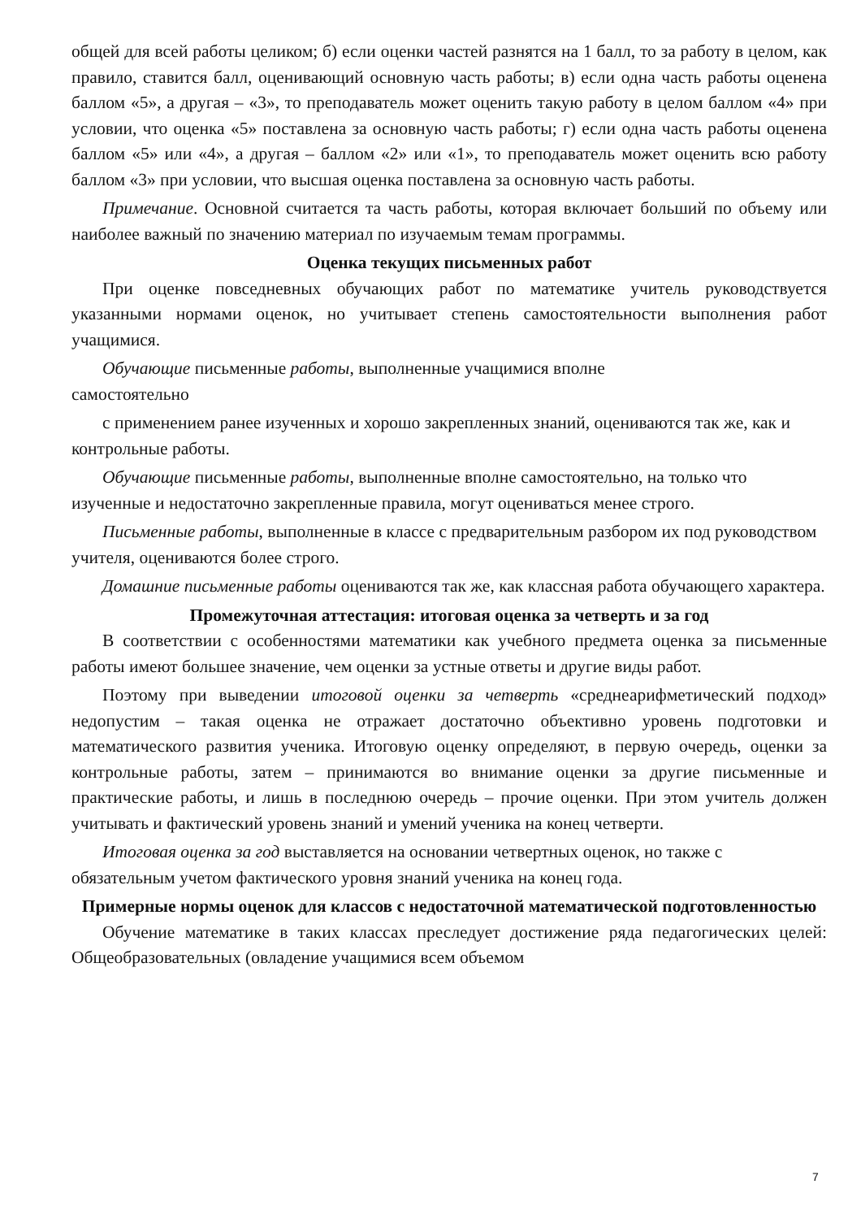общей для всей работы целиком; б) если оценки частей разнятся на 1 балл, то за работу в целом, как правило, ставится балл, оценивающий основную часть работы; в) если одна часть работы оценена баллом «5», а другая – «3», то преподаватель может оценить такую работу в целом баллом «4» при условии, что оценка «5» поставлена за основную часть работы; г) если одна часть работы оценена баллом «5» или «4», а другая – баллом «2» или «1», то преподаватель может оценить всю работу баллом «3» при условии, что высшая оценка поставлена за основную часть работы.
Примечание. Основной считается та часть работы, которая включает больший по объему или наиболее важный по значению материал по изучаемым темам программы.
Оценка текущих письменных работ
При оценке повседневных обучающих работ по математике учитель руководствуется указанными нормами оценок, но учитывает степень самостоятельности выполнения работ учащимися.
Обучающие письменные работы, выполненные учащимися вполне
самостоятельно
с применением ранее изученных и хорошо закрепленных знаний, оцениваются так же, как и контрольные работы.
Обучающие письменные работы, выполненные вполне самостоятельно, на только что изученные и недостаточно закрепленные правила, могут оцениваться менее строго.
Письменные работы, выполненные в классе с предварительным разбором их под руководством учителя, оцениваются более строго.
Домашние письменные работы оцениваются так же, как классная работа обучающего характера.
Промежуточная аттестация: итоговая оценка за четверть и за год
В соответствии с особенностями математики как учебного предмета оценка за письменные работы имеют большее значение, чем оценки за устные ответы и другие виды работ.
Поэтому при выведении итоговой оценки за четверть «среднеарифметический подход» недопустим – такая оценка не отражает достаточно объективно уровень подготовки и математического развития ученика. Итоговую оценку определяют, в первую очередь, оценки за контрольные работы, затем – принимаются во внимание оценки за другие письменные и практические работы, и лишь в последнюю очередь – прочие оценки. При этом учитель должен учитывать и фактический уровень знаний и умений ученика на конец четверти.
Итоговая оценка за год выставляется на основании четвертных оценок, но также с обязательным учетом фактического уровня знаний ученика на конец года.
Примерные нормы оценок для классов с недостаточной математической подготовленностью
Обучение математике в таких классах преследует достижение ряда педагогических целей: Общеобразовательных (овладение учащимися всем объемом
7